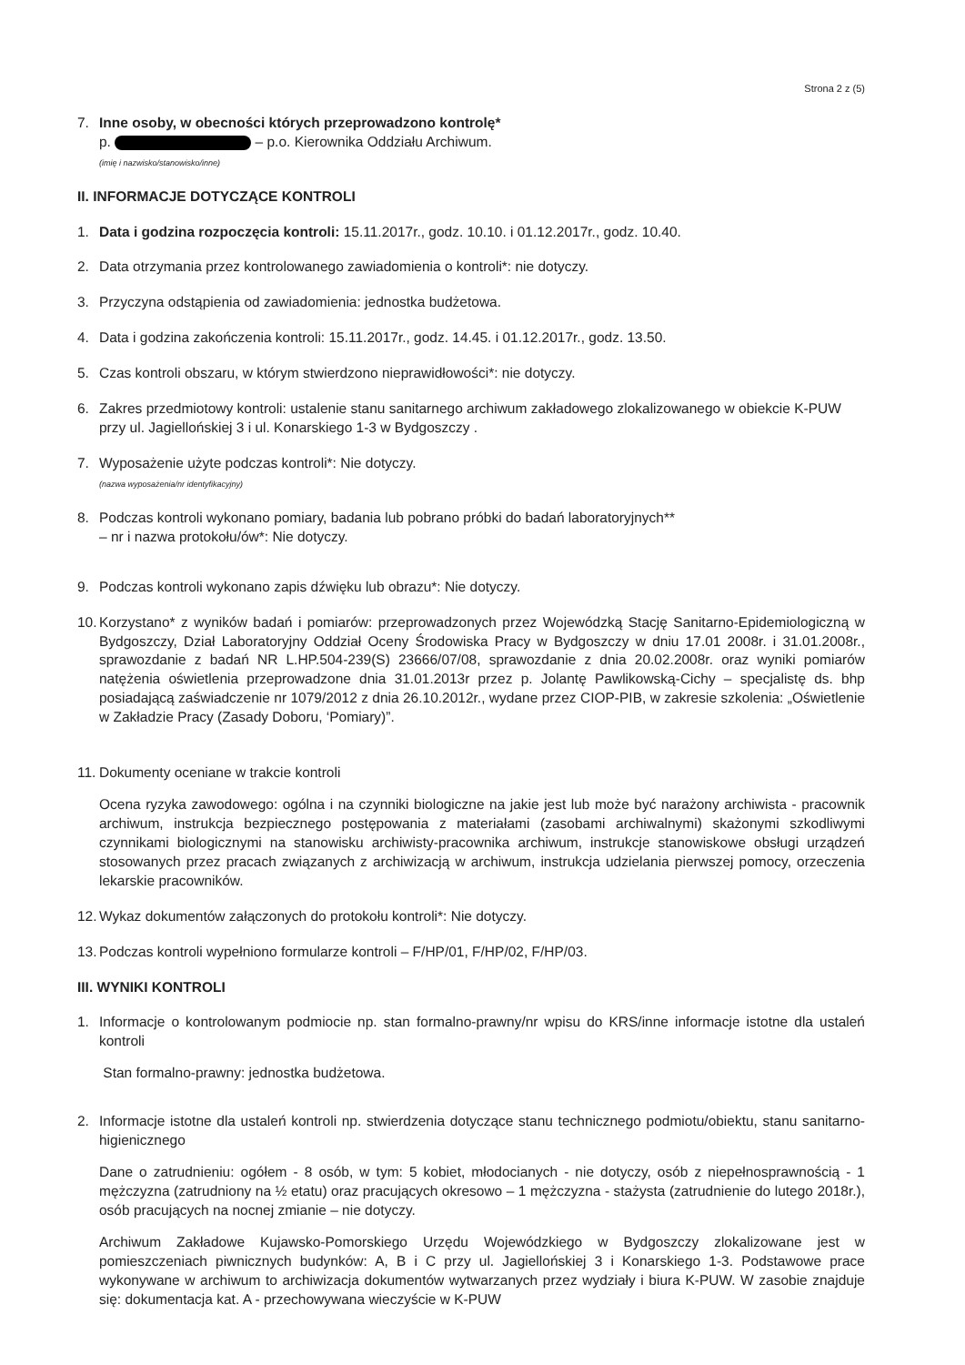Strona 2 z (5)
7. Inne osoby, w obecności których przeprowadzono kontrolę*
p. – p.o. Kierownika Oddziału Archiwum.
(imię i nazwisko/stanowisko/inne)
II. INFORMACJE DOTYCZĄCE KONTROLI
1. Data i godzina rozpoczęcia kontroli: 15.11.2017r., godz. 10.10. i 01.12.2017r., godz. 10.40.
2. Data otrzymania przez kontrolowanego zawiadomienia o kontroli*: nie dotyczy.
3. Przyczyna odstąpienia od zawiadomienia: jednostka budżetowa.
4. Data i godzina zakończenia kontroli: 15.11.2017r., godz. 14.45. i 01.12.2017r., godz. 13.50.
5. Czas kontroli obszaru, w którym stwierdzono nieprawidłowości*: nie dotyczy.
6. Zakres przedmiotowy kontroli: ustalenie stanu sanitarnego archiwum zakładowego zlokalizowanego w obiekcie K-PUW przy ul. Jagiellońskiej 3 i ul. Konarskiego 1-3 w Bydgoszczy .
7. Wyposażenie użyte podczas kontroli*: Nie dotyczy.
(nazwa wyposażenia/nr identyfikacyjny)
8. Podczas kontroli wykonano pomiary, badania lub pobrano próbki do badań laboratoryjnych**
– nr i nazwa protokołu/ów*: Nie dotyczy.
9. Podczas kontroli wykonano zapis dźwięku lub obrazu*: Nie dotyczy.
10.
Korzystano* z wyników badań i pomiarów: przeprowadzonych przez Wojewódzką Stację Sanitarno-Epidemiologiczną w Bydgoszczy, Dział Laboratoryjny Oddział Oceny Środowiska Pracy w Bydgoszczy w dniu 17.01 2008r. i 31.01.2008r., sprawozdanie z badań NR L.HP.504-239(S) 23666/07/08, sprawozdanie z dnia 20.02.2008r. oraz wyniki pomiarów natężenia oświetlenia przeprowadzone dnia 31.01.2013r przez p. Jolantę Pawlikowską-Cichy – specjalistę ds. bhp posiadającą zaświadczenie nr 1079/2012 z dnia 26.10.2012r., wydane przez CIOP-PIB, w zakresie szkolenia: „Oświetlenie w Zakładzie Pracy (Zasady Doboru, ‘Pomiary)”.
11.
Dokumenty oceniane w trakcie kontroli
Ocena ryzyka zawodowego: ogólna i na czynniki biologiczne na jakie jest lub może być narażony archiwista - pracownik archiwum, instrukcja bezpiecznego postępowania z materiałami (zasobami archiwalnymi) skażonymi szkodliwymi czynnikami biologicznymi na stanowisku archiwisty-pracownika archiwum, instrukcje stanowiskowe obsługi urządzeń stosowanych przez pracach związanych z archiwizacją w archiwum, instrukcja udzielania pierwszej pomocy, orzeczenia lekarskie pracowników.
12.
Wykaz dokumentów załączonych do protokołu kontroli*: Nie dotyczy.
13.
Podczas kontroli wypełniono formularze kontroli – F/HP/01, F/HP/02, F/HP/03.
III. WYNIKI KONTROLI
1. Informacje o kontrolowanym podmiocie np. stan formalno-prawny/nr wpisu do KRS/inne informacje istotne dla ustaleń kontroli
Stan formalno-prawny: jednostka budżetowa.
2. Informacje istotne dla ustaleń kontroli np. stwierdzenia dotyczące stanu technicznego podmiotu/obiektu, stanu sanitarno-higienicznego
Dane o zatrudnieniu: ogółem - 8 osób, w tym: 5 kobiet, młodocianych - nie dotyczy, osób z niepełnosprawnością - 1 mężczyzna (zatrudniony na ½ etatu) oraz pracujących okresowo – 1 mężczyzna - stażysta (zatrudnienie do lutego 2018r.), osób pracujących na nocnej zmianie – nie dotyczy.
Archiwum Zakładowe Kujawsko-Pomorskiego Urzędu Wojewódzkiego w Bydgoszczy zlokalizowane jest w pomieszczeniach piwnicznych budynków: A, B i C przy ul. Jagiellońskiej 3 i Konarskiego 1-3. Podstawowe prace wykonywane w archiwum to archiwizacja dokumentów wytwarzanych przez wydziały i biura K-PUW. W zasobie znajduje się: dokumentacja kat. A - przechowywana wieczyście w K-PUW